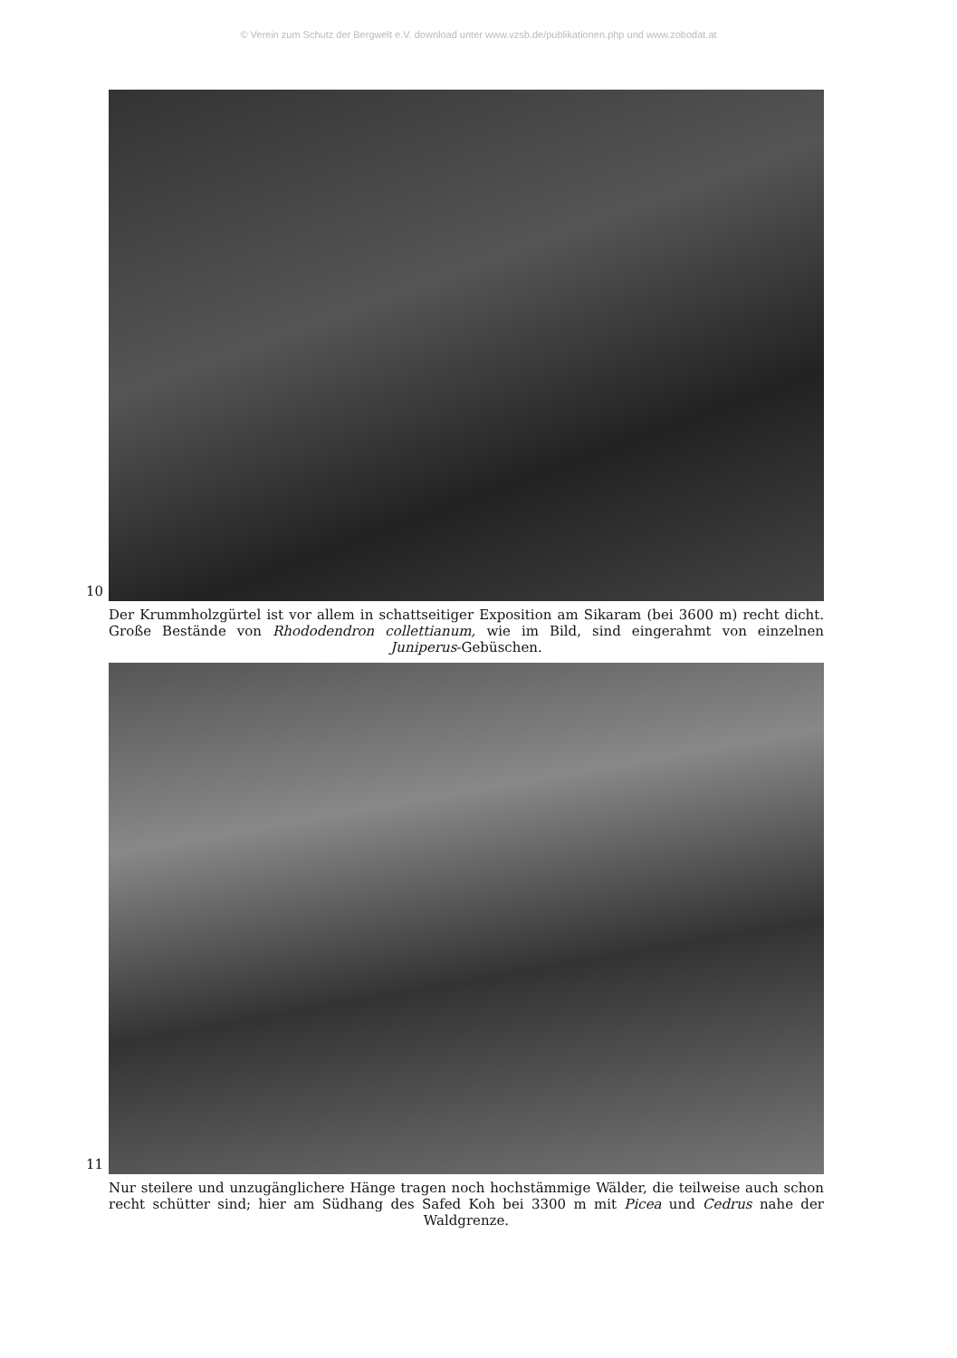© Verein zum Schutz der Bergwelt e.V. download unter www.vzsb.de/publikationen.php und www.zobodat.at
10
Der Krummholzgürtel ist vor allem in schattseitiger Exposition am Sikaram (bei 3600 m) recht dicht. Große Bestände von Rhododendron collettianum, wie im Bild, sind eingerahmt von einzelnen Juniperus-Gebüschen.
11
Nur steilere und unzugänglichere Hänge tragen noch hochstämmige Wälder, die teilweise auch schon recht schütter sind; hier am Südhang des Safed Koh bei 3300 m mit Picea und Cedrus nahe der Waldgrenze.